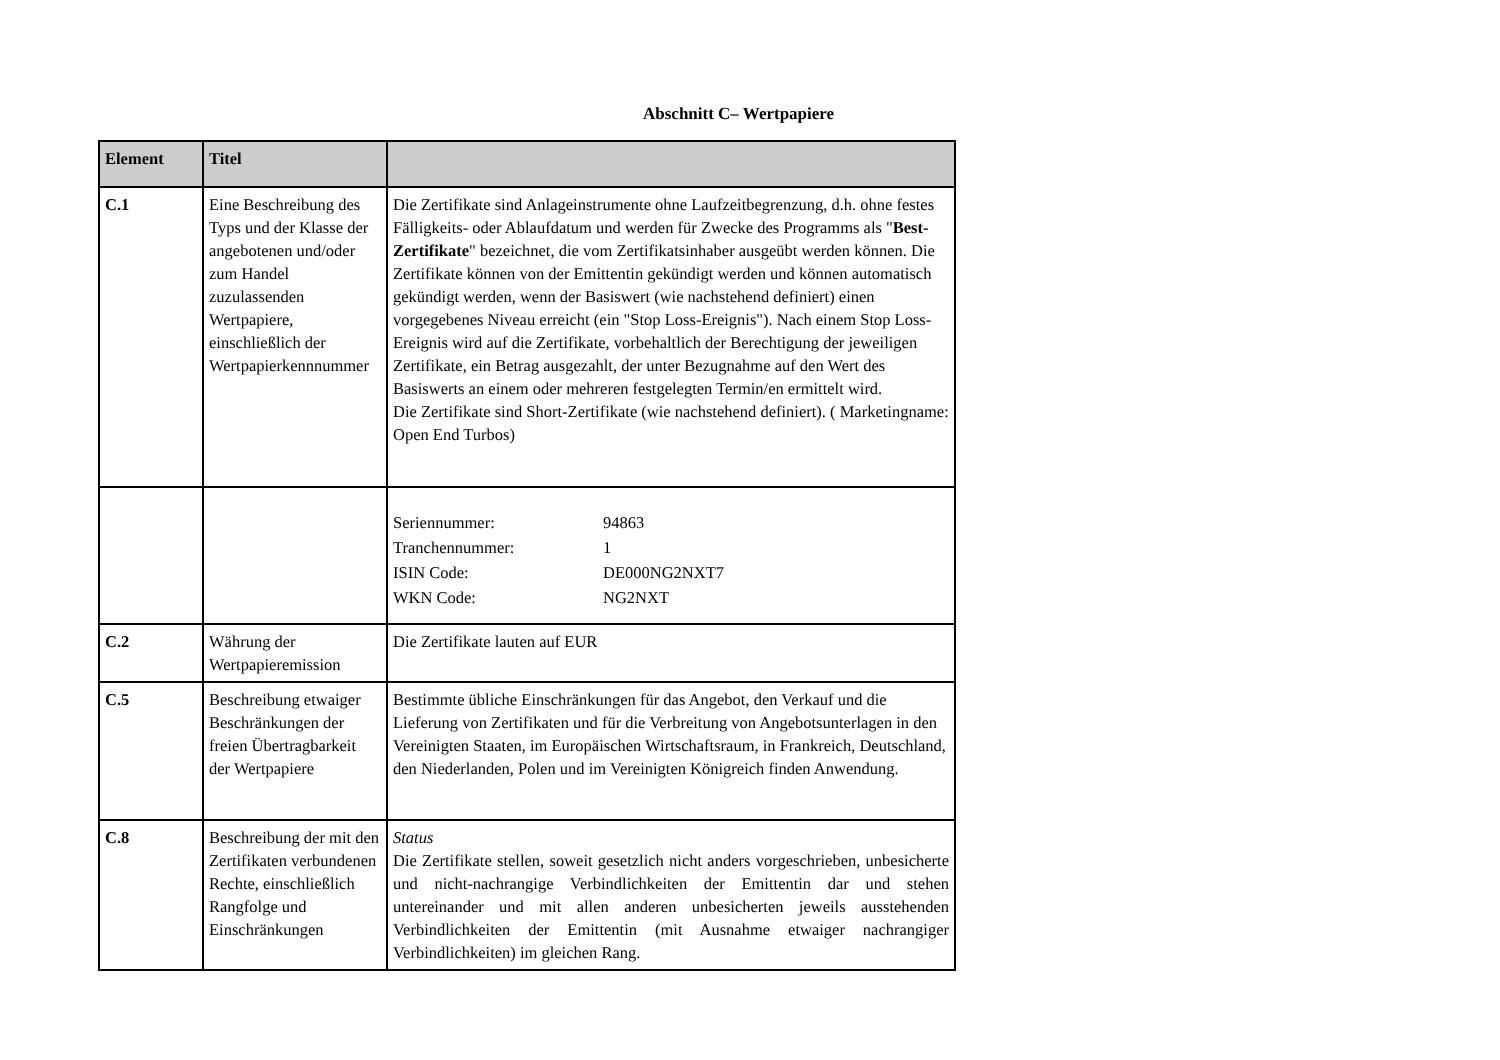Abschnitt C– Wertpapiere
| Element | Titel | |
| --- | --- | --- |
| C.1 | Eine Beschreibung des Typs und der Klasse der angebotenen und/oder zum Handel zuzulassenden Wertpapiere, einschließlich der Wertpapierkennnummer | Die Zertifikate sind Anlageinstrumente ohne Laufzeitbegrenzung, d.h. ohne festes Fälligkeits- oder Ablaufdatum und werden für Zwecke des Programms als " Best-Zertifikate " bezeichnet, die vom Zertifikatsinhaber ausgeübt werden können. Die Zertifikate können von der Emittentin gekündigt werden und können automatisch gekündigt werden, wenn der Basiswert (wie nachstehend definiert) einen vorgegebenes Niveau erreicht (ein "Stop Loss-Ereignis"). Nach einem Stop Loss-Ereignis wird auf die Zertifikate, vorbehaltlich der Berechtigung der jeweiligen Zertifikate, ein Betrag ausgezahlt, der unter Bezugnahme auf den Wert des Basiswerts an einem oder mehreren festgelegten Termin/en ermittelt wird. Die Zertifikate sind Short-Zertifikate (wie nachstehend definiert). ( Marketingname: Open End Turbos) |
| | | / Seriennummer: / 94863 / / Tranchennummer: / 1 / / ISIN Code: / DE000NG2NXT7 / / WKN Code: / NG2NXT / |
| C.2 | Währung der Wertpapieremission | Die Zertifikate lauten auf EUR |
| C.5 | Beschreibung etwaiger Beschränkungen der freien Übertragbarkeit der Wertpapiere | Bestimmte übliche Einschränkungen für das Angebot, den Verkauf und die Lieferung von Zertifikaten und für die Verbreitung von Angebotsunterlagen in den Vereinigten Staaten, im Europäischen Wirtschaftsraum, in Frankreich, Deutschland, den Niederlanden, Polen und im Vereinigten Königreich finden Anwendung. |
| C.8 | Beschreibung der mit den Zertifikaten verbundenen Rechte, einschließlich Rangfolge und Einschränkungen | Status Die Zertifikate stellen, soweit gesetzlich nicht anders vorgeschrieben, unbesicherte und nicht-nachrangige Verbindlichkeiten der Emittentin dar und stehen untereinander und mit allen anderen unbesicherten jeweils ausstehenden Verbindlichkeiten der Emittentin (mit Ausnahme etwaiger nachrangiger Verbindlichkeiten) im gleichen Rang. |